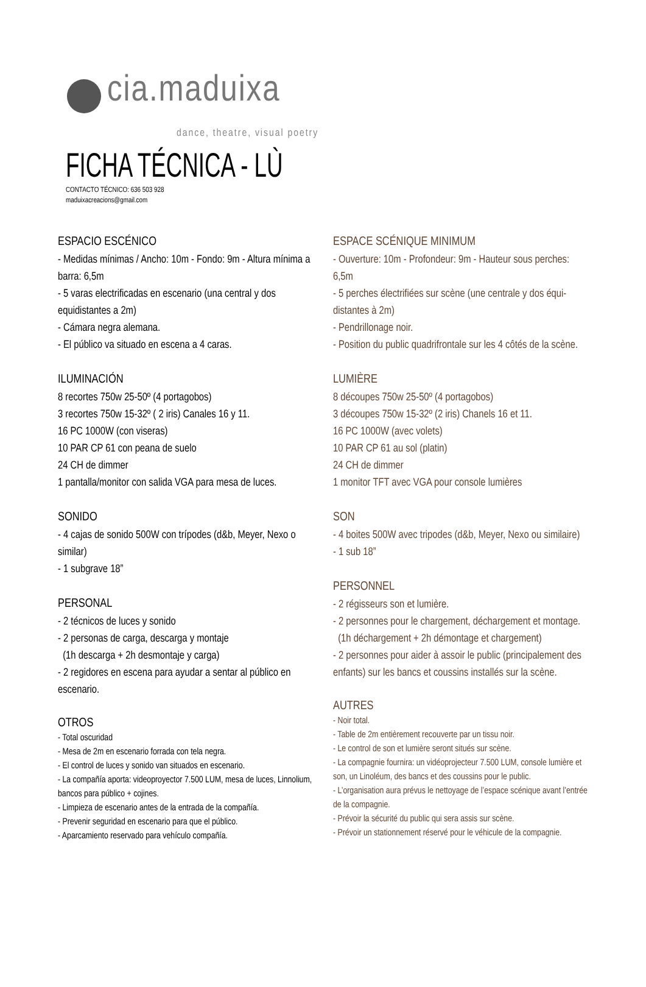cia.maduixa
dance, theatre, visual poetry
FICHA TÉCNICA - LÙ
CONTACTO TÉCNICO: 636 503 928
maduixacreacions@gmail.com
ESPACIO ESCÉNICO
- Medidas mínimas / Ancho: 10m - Fondo: 9m - Altura mínima a barra: 6,5m
- 5 varas electrificadas en escenario (una central y dos equidistantes a 2m)
- Cámara negra alemana.
- El público va situado en escena a 4 caras.
ILUMINACIÓN
8 recortes 750w 25-50º (4 portagobos)
3 recortes 750w 15-32º ( 2 iris) Canales 16 y 11.
16 PC 1000W (con viseras)
10 PAR CP 61 con peana de suelo
24 CH de dimmer
1 pantalla/monitor con salida VGA para mesa de luces.
SONIDO
- 4 cajas de sonido 500W con trípodes (d&b, Meyer, Nexo o similar)
- 1 subgrave 18”
PERSONAL
- 2 técnicos de luces y sonido
- 2 personas de carga, descarga y montaje
(1h descarga + 2h desmontaje y carga)
- 2 regidores en escena para ayudar a sentar al público en escenario.
OTROS
- Total oscuridad
- Mesa de 2m en escenario forrada con tela negra.
- El control de luces y sonido van situados en escenario.
- La compañía aporta: videoproyector 7.500 LUM, mesa de luces, Linnolium, bancos para público + cojines.
- Limpieza de escenario antes de la entrada de la compañía.
- Prevenir seguridad en escenario para que el público.
- Aparcamiento reservado para vehículo compañía.
ESPACE SCÉNIQUE MINIMUM
- Ouverture: 10m - Profondeur: 9m - Hauteur sous perches: 6,5m
- 5 perches électrifiées sur scène (une centrale y dos équi-distantes à 2m)
- Pendrillonage noir.
- Position du public quadrifrontale sur les 4 côtés de la scène.
LUMIÈRE
8 découpes 750w 25-50º (4 portagobos)
3 découpes 750w 15-32º (2 iris) Chanels 16 et 11.
16 PC 1000W (avec volets)
10 PAR CP 61 au sol (platin)
24 CH de dimmer
1 monitor TFT avec VGA pour console lumières
SON
- 4 boites 500W avec tripodes (d&b, Meyer, Nexo ou similaire)
- 1 sub 18”
PERSONNEL
- 2 régisseurs son et lumière.
- 2 personnes pour le chargement, déchargement et montage.
(1h déchargement + 2h démontage et chargement)
- 2 personnes pour aider à assoir le public (principalement des enfants) sur les bancs et coussins installés sur la scène.
AUTRES
- Noir total.
- Table de 2m entièrement recouverte par un tissu noir.
- Le control de son et lumière seront situés sur scène.
- La compagnie fournira: un vidéoprojecteur 7.500 LUM, console lumière et son, un Linoléum, des bancs et des coussins pour le public.
- L’organisation aura prévus le nettoyage de l’espace scénique avant l’entrée de la compagnie.
- Prévoir la sécurité du public qui sera assis sur scène.
- Prévoir un stationnement réservé pour le véhicule de la compagnie.